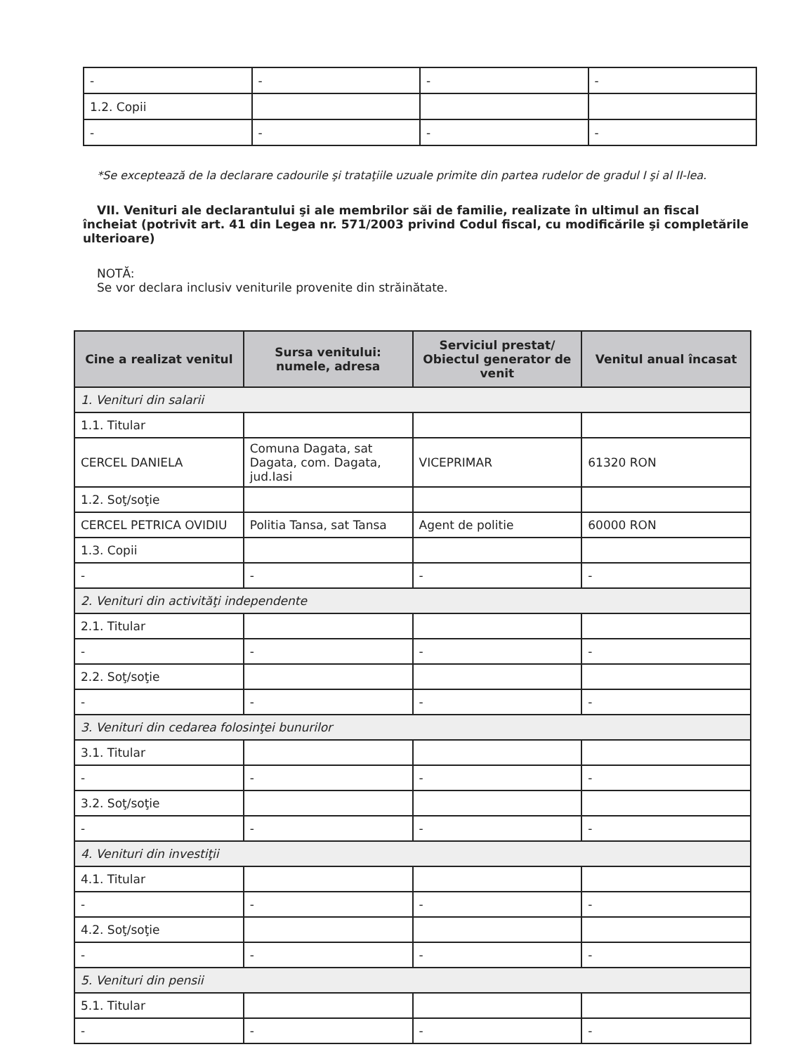| - | - | - | - |
| 1.2. Copii | | | |
| - | - | - | - |
*Se exceptează de la declarare cadourile şi trataţiile uzuale primite din partea rudelor de gradul I şi al II-lea.
VII. Venituri ale declarantului şi ale membrilor săi de familie, realizate în ultimul an fiscal încheiat (potrivit art. 41 din Legea nr. 571/2003 privind Codul fiscal, cu modificările şi completările ulterioare)
NOTĂ:
Se vor declara inclusiv veniturile provenite din străinătate.
| Cine a realizat venitul | Sursa venitului: numele, adresa | Serviciul prestat/ Obiectul generator de venit | Venitul anual încasat |
| --- | --- | --- | --- |
| 1. Venituri din salarii | | | |
| 1.1. Titular | | | |
| CERCEL DANIELA | Comuna Dagata, sat Dagata, com. Dagata, jud.Iasi | VICEPRIMAR | 61320 RON |
| 1.2. Soţ/soţie | | | |
| CERCEL PETRICA OVIDIU | Politia Tansa, sat Tansa | Agent de politie | 60000 RON |
| 1.3. Copii | | | |
| - | - | - | - |
| 2. Venituri din activităţi independente | | | |
| 2.1. Titular | | | |
| - | - | - | - |
| 2.2. Soţ/soţie | | | |
| - | - | - | - |
| 3. Venituri din cedarea folosinţei bunurilor | | | |
| 3.1. Titular | | | |
| - | - | - | - |
| 3.2. Soţ/soţie | | | |
| - | - | - | - |
| 4. Venituri din investiţii | | | |
| 4.1. Titular | | | |
| - | - | - | - |
| 4.2. Soţ/soţie | | | |
| - | - | - | - |
| 5. Venituri din pensii | | | |
| 5.1. Titular | | | |
| - | - | - | - |